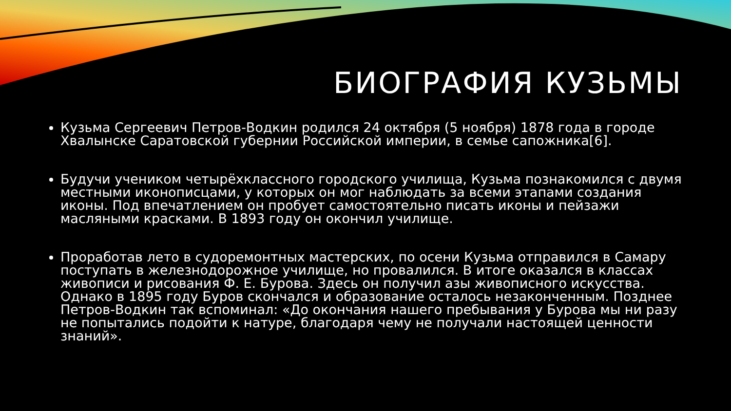БИОГРАФИЯ КУЗЬМЫ
Кузьма Сергеевич Петров-Водкин родился 24 октября (5 ноября) 1878 года в городе Хвалынске Саратовской губернии Российской империи, в семье сапожника[6].
Будучи учеником четырёхклассного городского училища, Кузьма познакомился с двумя местными иконописцами, у которых он мог наблюдать за всеми этапами создания иконы. Под впечатлением он пробует самостоятельно писать иконы и пейзажи масляными красками. В 1893 году он окончил училище.
Проработав лето в судоремонтных мастерских, по осени Кузьма отправился в Самару поступать в железнодорожное училище, но провалился. В итоге оказался в классах живописи и рисования Ф. Е. Бурова. Здесь он получил азы живописного искусства. Однако в 1895 году Буров скончался и образование осталось незаконченным. Позднее Петров-Водкин так вспоминал: «До окончания нашего пребывания у Бурова мы ни разу не попытались подойти к натуре, благодаря чему не получали настоящей ценности знаний».